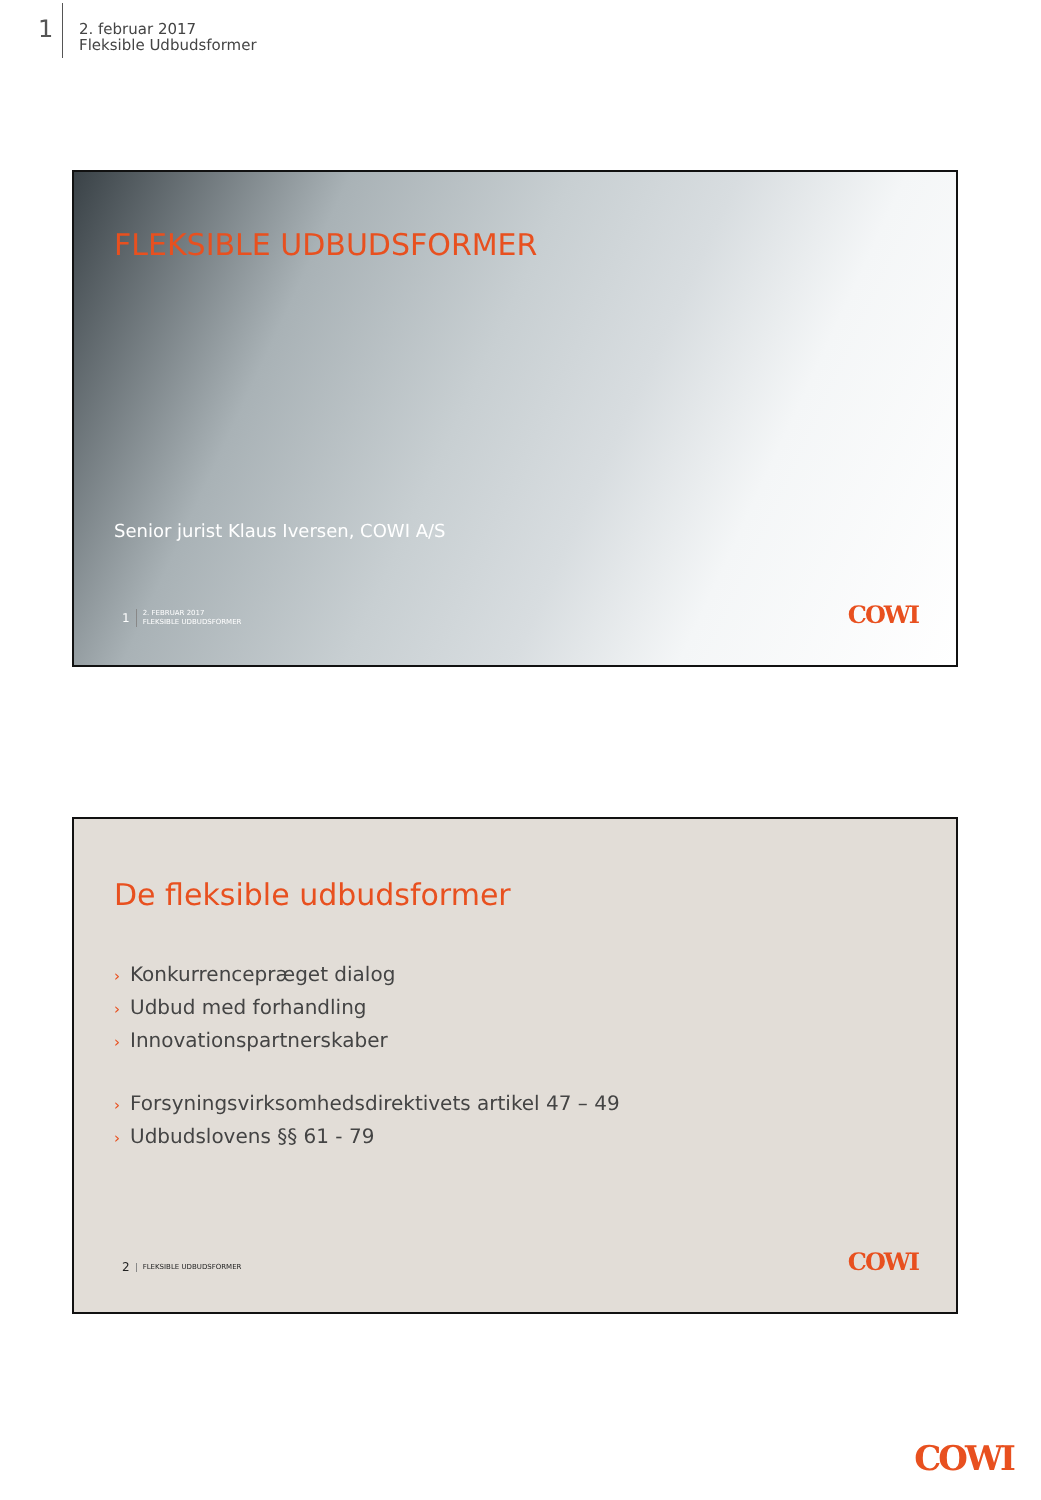1
2. februar 2017
Fleksible Udbudsformer
FLEKSIBLE UDBUDSFORMER
Senior jurist Klaus Iversen, COWI A/S
1
2. FEBRUAR 2017
FLEKSIBLE UDBUDSFORMER
COWI
De fleksible udbudsformer
› Konkurrencepræget dialog
› Udbud med forhandling
› Innovationspartnerskaber
› Forsyningsvirksomhedsdirektivets artikel 47 – 49
› Udbudslovens §§ 61 - 79
2
FLEKSIBLE UDBUDSFORMER
COWI
COWI